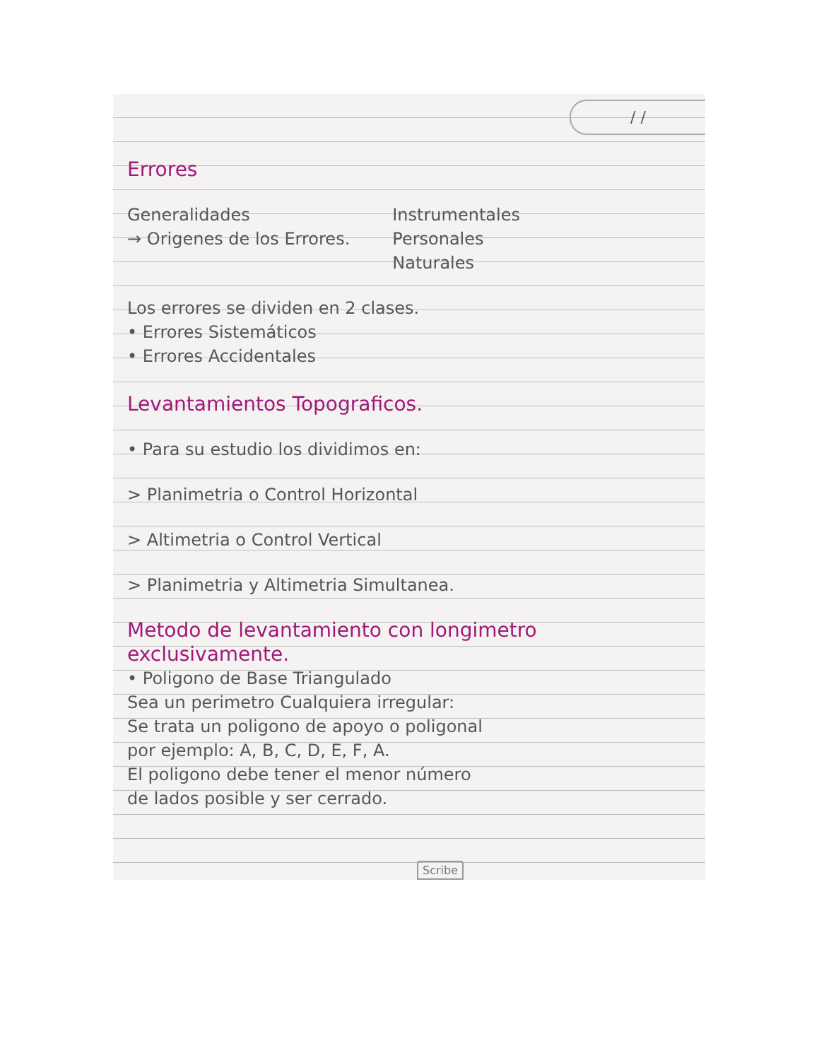/ /
Errores
Generalidades
→ Origenes de los Errores.
Instrumentales
Personales
Naturales
Los errores se dividen en 2 clases.
• Errores Sistemáticos
• Errores Accidentales
Levantamientos Topograficos.
• Para su estudio los dividimos en:
> Planimetria o Control Horizontal
> Altimetria o Control Vertical
> Planimetria y Altimetria Simultanea.
Metodo de levantamiento con longimetro exclusivamente.
• Poligono de Base Triangulado
Sea un perimetro Cualquiera irregular:
Se trata un poligono de apoyo o poligonal
por ejemplo: A, B, C, D, E, F, A.
El poligono debe tener el menor número
de lados posible y ser cerrado.
Scribe